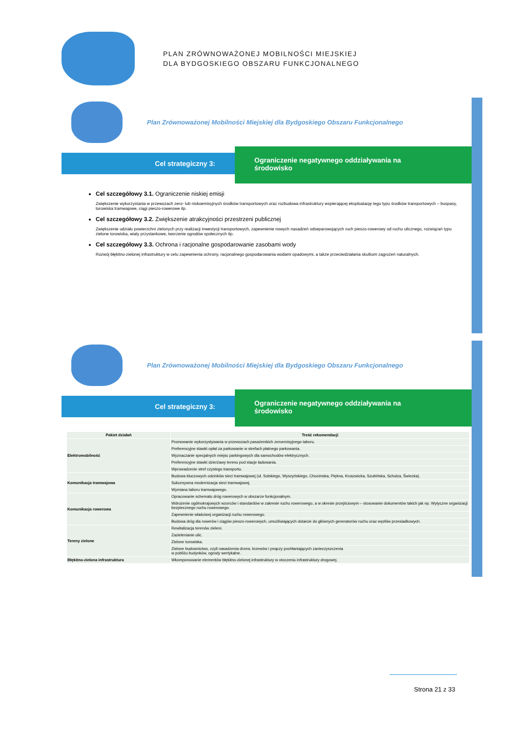PLAN ZRÓWNOWAŻONEJ MOBILNOŚCI MIEJSKIEJ
DLA BYDGOSKIEGO OBSZARU FUNKCJONALNEGO
Plan Zrównoważonej Mobilności Miejskiej dla Bydgoskiego Obszaru Funkcjonalnego
Cel strategiczny 3:
Ograniczenie negatywnego oddziaływania na
środowisko
Cel szczegółowy 3.1. Ograniczenie niskiej emisji
Zwiększenie wykorzystania w przewozach zero- lub niskoemisyjnych środków transportowych oraz rozbudowa infrastruktury wspierającej eksploatację tego typu środków transportowych – buspasy, torowiska tramwajowe, ciągi pieszo-rowerowe itp.
Cel szczegółowy 3.2. Zwiększenie atrakcyjności przestrzeni publicznej
Zwiększenie udziału powierzchni zielonych przy realizacji inwestycji transportowych, zapewnienie nowych nasadzeń odseparowujących ruch pieszo-rowerowy od ruchu ulicznego, rozwiązań typu zielone torowiska, wiaty przystankowe, tworzenie ogrodów społecznych itp.
Cel szczegółowy 3.3. Ochrona i racjonalne gospodarowanie zasobami wody
Rozwój błękitno-zielonej infrastruktury w celu zapewnienia ochrony, racjonalnego gospodarowania wodami opadowymi, a także przeciwdziałania skutkom zagrożeń naturalnych.
Plan Zrównoważonej Mobilności Miejskiej dla Bydgoskiego Obszaru Funkcjonalnego
Cel strategiczny 3:
Ograniczenie negatywnego oddziaływania na
środowisko
| Pakiet działań | Treść rekomendacji |
| --- | --- |
| Elektromobilność | Promowanie wykorzystywania w przewozach pasażerskich zeroemisyjnego taboru. |
| | Preferencyjne stawki opłat za parkowanie w strefach płatnego parkowania. |
| | Wyznaczanie specjalnych miejsc parkingowych dla samochodów elektrycznych. |
| | Preferencyjne stawki dzierżawy terenu pod stacje ładowania. |
| | Wprowadzenie stref czystego transportu. |
| Komunikacja tramwajowa | Budowa kluczowych odcinków sieci tramwajowej (ul. Solskiego, Wyszyńskiego, Chocimska, Piękna, Kruszwicka, Szubińska, Schulza, Świecka). |
| | Sukcesywna modernizacja sieci tramwajowej. |
| | Wymiana taboru tramwajowego. |
| Komunikacja rowerowa | Opracowanie schematu dróg rowerowych w obszarze funkcjonalnym. |
| | Wdrożenie ogólnokrajowych wzorców i standardów w zakresie ruchu rowerowego, a w okresie przejściowym – stosowanie dokumentów takich jak np. Wytyczne organizacji bezpiecznego ruchu rowerowego. |
| | Zapewnienie właściwej organizacji ruchu rowerowego. |
| | Budowa dróg dla rowerów i ciągów pieszo-rowerowych, umożliwiających dotarcie do głównych generatorów ruchu oraz węzłów przesiadkowych. |
| Tereny zielone | Rewitalizacja terenów zieleni. |
| | Zazielenianie ulic. |
| | Zielone torowiska. |
| | Zielone budownictwo, czyli nasadzenia drzew, krzewów i pnączy pochłaniających zanieczyszczenia w pobliżu budynków, ogrody wertykalne. |
| Błękitno-zielona infrastruktura | Wkomponowanie elementów błękitno-zielonej infrastruktury w otoczeniu infrastruktury drogowej. |
Strona 21 z 33